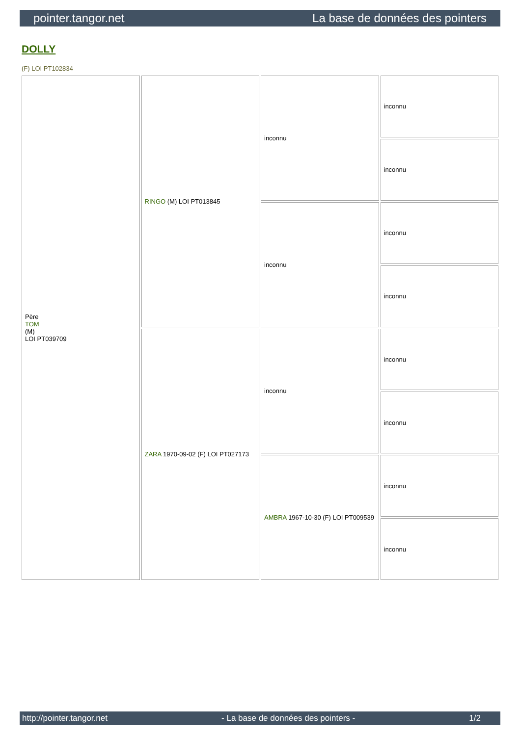pointer.tangor.net La base de données des pointers
DOLLY
(F) LOI PT102834
| Père TOM (M) LOI PT039709 | RINGO (M) LOI PT013845 | inconnu | inconnu |
| | | | inconnu |
| | | inconnu | inconnu |
| | | | inconnu |
| | ZARA 1970-09-02 (F) LOI PT027173 | inconnu | inconnu |
| | | | inconnu |
| | | AMBRA 1967-10-30 (F) LOI PT009539 | inconnu |
| | | | inconnu |
http://pointer.tangor.net - La base de données des pointers - 1/2